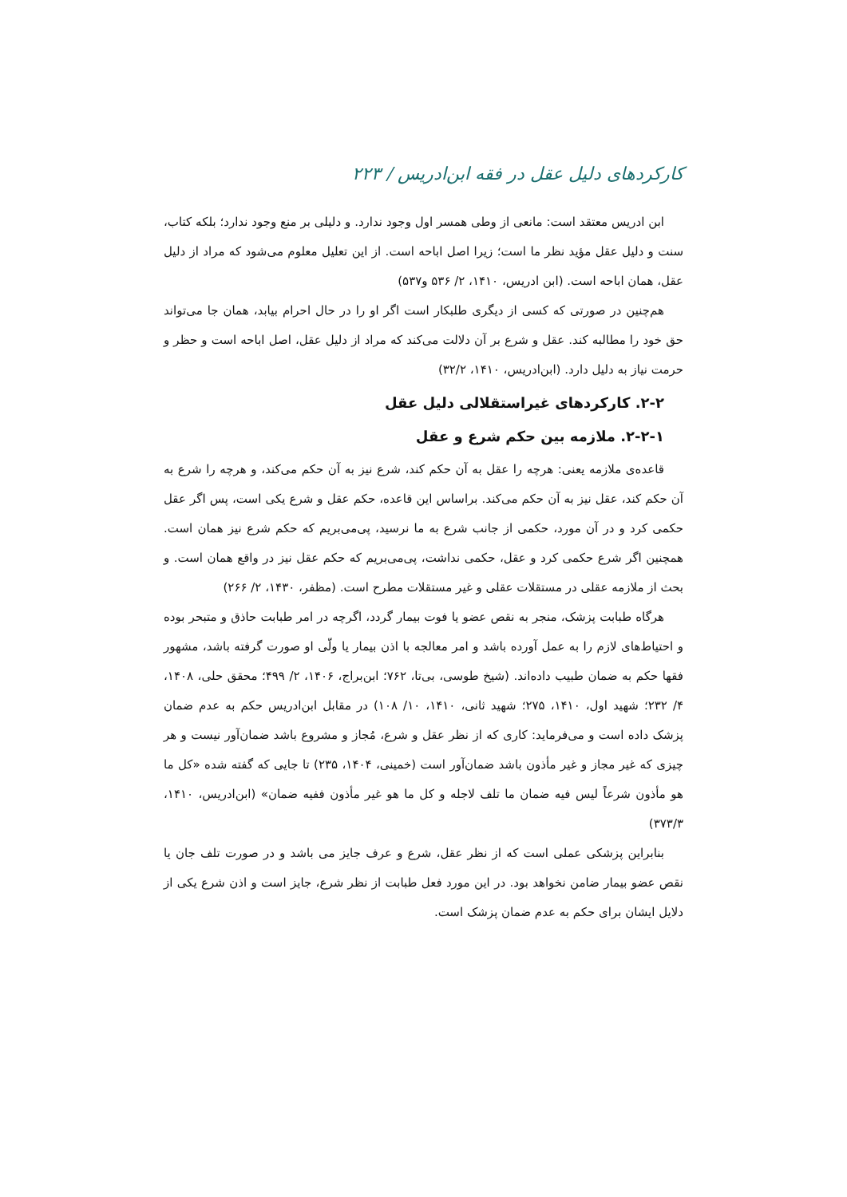کارکردهای دلیل عقل در فقه ابن‌ادریس / ۲۲۳
ابن ادریس معتقد است: مانعی از وطی همسر اول وجود ندارد. و دلیلی بر منع وجود ندارد؛ بلکه کتاب، سنت و دلیل عقل مؤید نظر ما است؛ زیرا اصل اباحه است. از این تعلیل معلوم می‌شود که مراد از دلیل عقل، همان اباحه است. (ابن ادریس، ۱۴۱۰، ۲/ ۵۳۶ و۵۳۷)
هم‌چنین در صورتی که کسی از دیگری طلبکار است اگر او را در حال احرام بیابد، همان جا می‌تواند حق خود را مطالبه کند. عقل و شرع بر آن دلالت می‌کند که مراد از دلیل عقل، اصل اباحه است و حظر و حرمت نیاز به دلیل دارد. (ابن‌ادریس، ۱۴۱۰، ۳۲/۲)
۲-۲. کارکردهای غیراستقلالی دلیل عقل
۲-۲-۱. ملازمه بین حکم شرع و عقل
قاعده‌ی ملازمه یعنی: هرچه را عقل به آن حکم کند، شرع نیز به آن حکم می‌کند، و هرچه را شرع به آن حکم کند، عقل نیز به آن حکم می‌کند. براساس این قاعده، حکم عقل و شرع یکی است، پس اگر عقل حکمی کرد و در آن مورد، حکمی از جانب شرع به ما نرسید، پی‌می‌بریم که حکم شرع نیز همان است. همچنین اگر شرع حکمی کرد و عقل، حکمی نداشت، پی‌می‌بریم که حکم عقل نیز در واقع همان است. و بحث از ملازمه عقلی در مستقلات عقلی و غیر مستقلات مطرح است. (مظفر، ۱۴۳۰، ۲/ ۲۶۶)
هرگاه طبابت پزشک، منجر به نقص عضو یا فوت بیمار گردد، اگرچه در امر طبابت حاذق و متبحر بوده و احتیاط‌های لازم را به عمل آورده باشد و امر معالجه با اذن بیمار یا ولّی او صورت گرفته باشد، مشهور فقها حکم به ضمان طبیب داده‌اند. (شیخ طوسی، بی‌تا، ۷۶۲؛ ابن‌براج، ۱۴۰۶، ۲/ ۴۹۹؛ محقق حلی، ۱۴۰۸، ۴/ ۲۳۲؛ شهید اول، ۱۴۱۰، ۲۷۵؛ شهید ثانی، ۱۴۱۰، ۱۰/ ۱۰۸) در مقابل ابن‌ادریس حکم به عدم ضمان پزشک داده است و می‌فرماید: کاری که از نظر عقل و شرع، مُجاز و مشروع باشد ضمان‌آور نیست و هر چیزی که غیر مجاز و غیر مأذون باشد ضمان‌آور است (خمینی، ۱۴۰۴، ۲۳۵) تا جایی که گفته شده «کل ما هو مأذون شرعاً لیس فیه ضمان ما تلف لاجله و کل ما هو غیر مأذون ففیه ضمان» (ابن‌ادریس، ۱۴۱۰، ۳۷۳/۳)
بنابراین پزشکی عملی است که از نظر عقل، شرع و عرف جایز می باشد و در صورت تلف جان یا نقص عضو بیمار ضامن نخواهد بود. در این مورد فعل طبابت از نظر شرع، جایز است و اذن شرع یکی از دلایل ایشان برای حکم به عدم ضمان پزشک است.